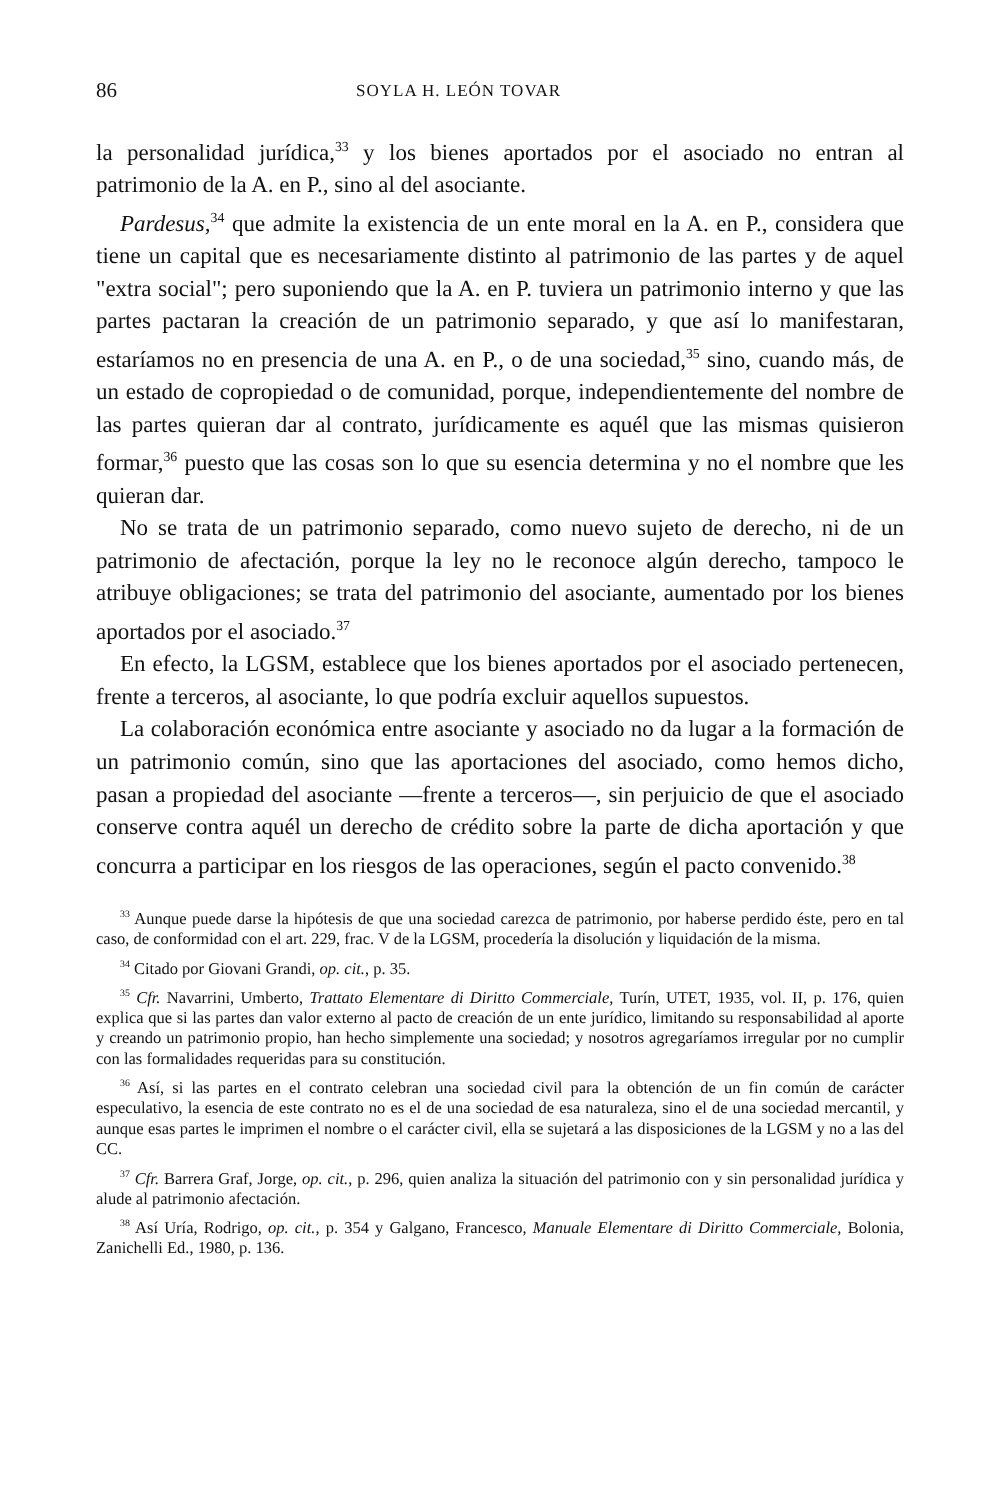86 SOYLA H. LEÓN TOVAR
la personalidad jurídica,<sup>33</sup> y los bienes aportados por el asociado no entran al patrimonio de la A. en P., sino al del asociante.
Pardesus,<sup>34</sup> que admite la existencia de un ente moral en la A. en P., considera que tiene un capital que es necesariamente distinto al patrimonio de las partes y de aquel "extra social"; pero suponiendo que la A. en P. tuviera un patrimonio interno y que las partes pactaran la creación de un patrimonio separado, y que así lo manifestaran, estaríamos no en presencia de una A. en P., o de una sociedad,<sup>35</sup> sino, cuando más, de un estado de copropiedad o de comunidad, porque, independientemente del nombre de las partes quieran dar al contrato, jurídicamente es aquél que las mismas quisieron formar,<sup>36</sup> puesto que las cosas son lo que su esencia determina y no el nombre que les quieran dar.
No se trata de un patrimonio separado, como nuevo sujeto de derecho, ni de un patrimonio de afectación, porque la ley no le reconoce algún derecho, tampoco le atribuye obligaciones; se trata del patrimonio del asociante, aumentado por los bienes aportados por el asociado.<sup>37</sup>
En efecto, la LGSM, establece que los bienes aportados por el asociado pertenecen, frente a terceros, al asociante, lo que podría excluir aquellos supuestos.
La colaboración económica entre asociante y asociado no da lugar a la formación de un patrimonio común, sino que las aportaciones del asociado, como hemos dicho, pasan a propiedad del asociante —frente a terceros—, sin perjuicio de que el asociado conserve contra aquél un derecho de crédito sobre la parte de dicha aportación y que concurra a participar en los riesgos de las operaciones, según el pacto convenido.<sup>38</sup>
<sup>33</sup> Aunque puede darse la hipótesis de que una sociedad carezca de patrimonio, por haberse perdido éste, pero en tal caso, de conformidad con el art. 229, frac. V de la LGSM, procedería la disolución y liquidación de la misma.
<sup>34</sup> Citado por Giovani Grandi, op. cit., p. 35.
<sup>35</sup> Cfr. Navarrini, Umberto, Trattato Elementare di Diritto Commerciale, Turín, UTET, 1935, vol. II, p. 176, quien explica que si las partes dan valor externo al pacto de creación de un ente jurídico, limitando su responsabilidad al aporte y creando un patrimonio propio, han hecho simplemente una sociedad; y nosotros agregaríamos irregular por no cumplir con las formalidades requeridas para su constitución.
<sup>36</sup> Así, si las partes en el contrato celebran una sociedad civil para la obtención de un fin común de carácter especulativo, la esencia de este contrato no es el de una sociedad de esa naturaleza, sino el de una sociedad mercantil, y aunque esas partes le imprimen el nombre o el carácter civil, ella se sujetará a las disposiciones de la LGSM y no a las del CC.
<sup>37</sup> Cfr. Barrera Graf, Jorge, op. cit., p. 296, quien analiza la situación del patrimonio con y sin personalidad jurídica y alude al patrimonio afectación.
<sup>38</sup> Así Uría, Rodrigo, op. cit., p. 354 y Galgano, Francesco, Manuale Elementare di Diritto Commerciale, Bolonia, Zanichelli Ed., 1980, p. 136.